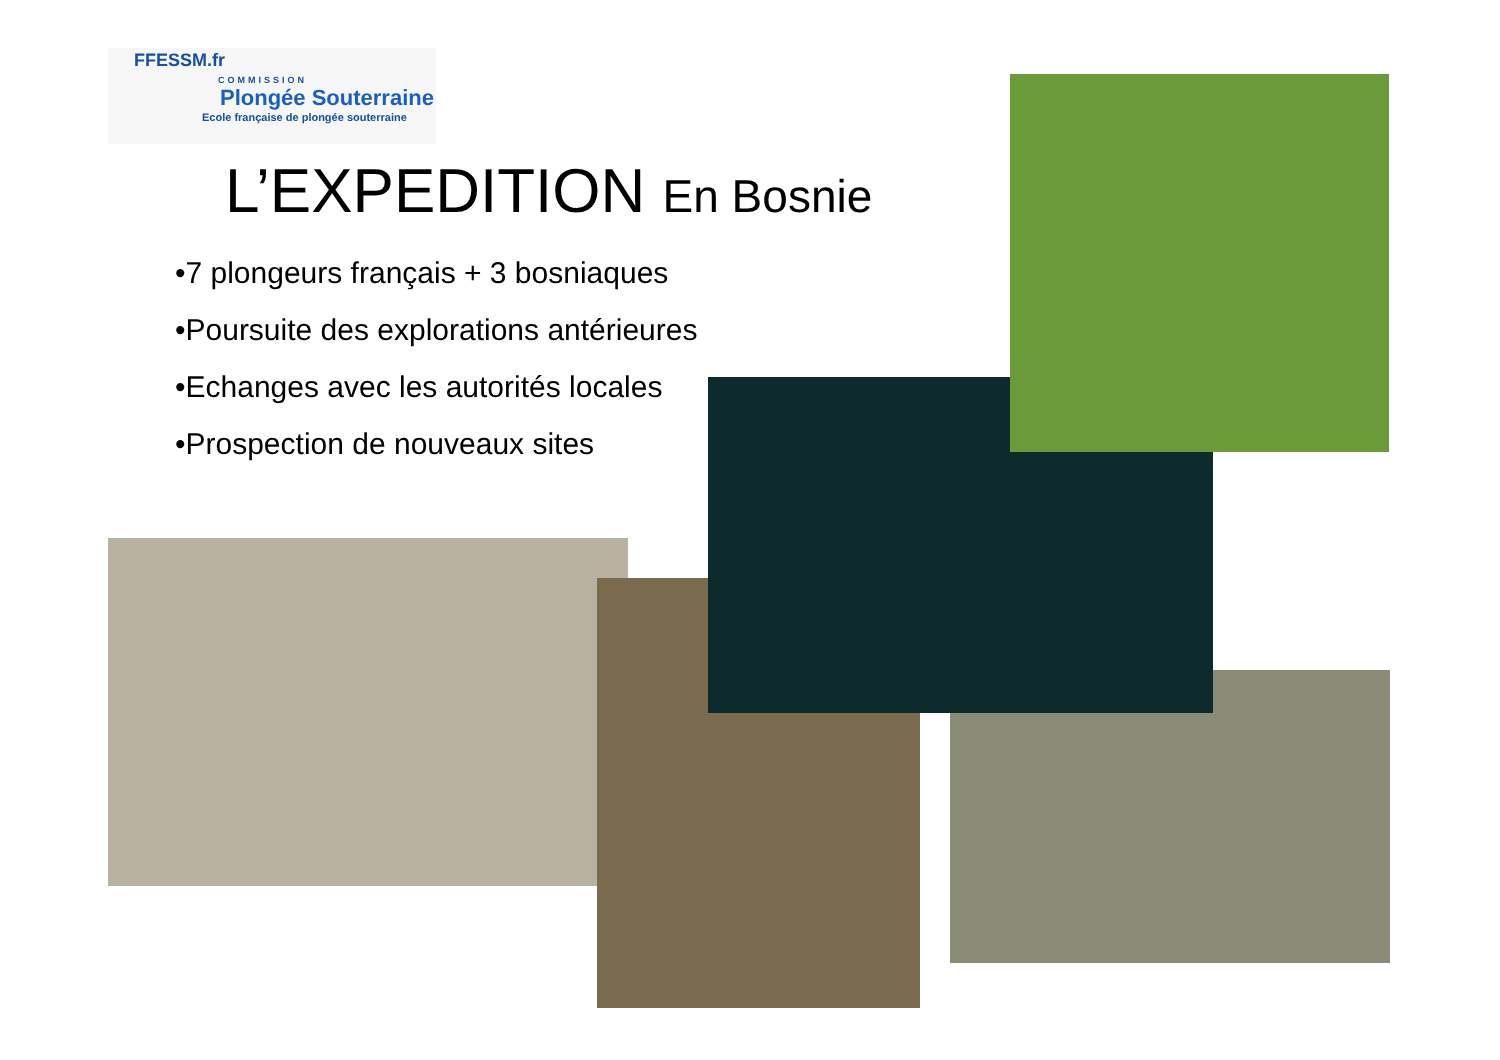FFESSM.fr
COMMISSION
Plongée Souterraine
Ecole française de plongée souterraine
L’EXPEDITION En Bosnie
•7 plongeurs français + 3 bosniaques
•Poursuite des explorations antérieures
•Echanges avec les autorités locales
•Prospection de nouveaux sites